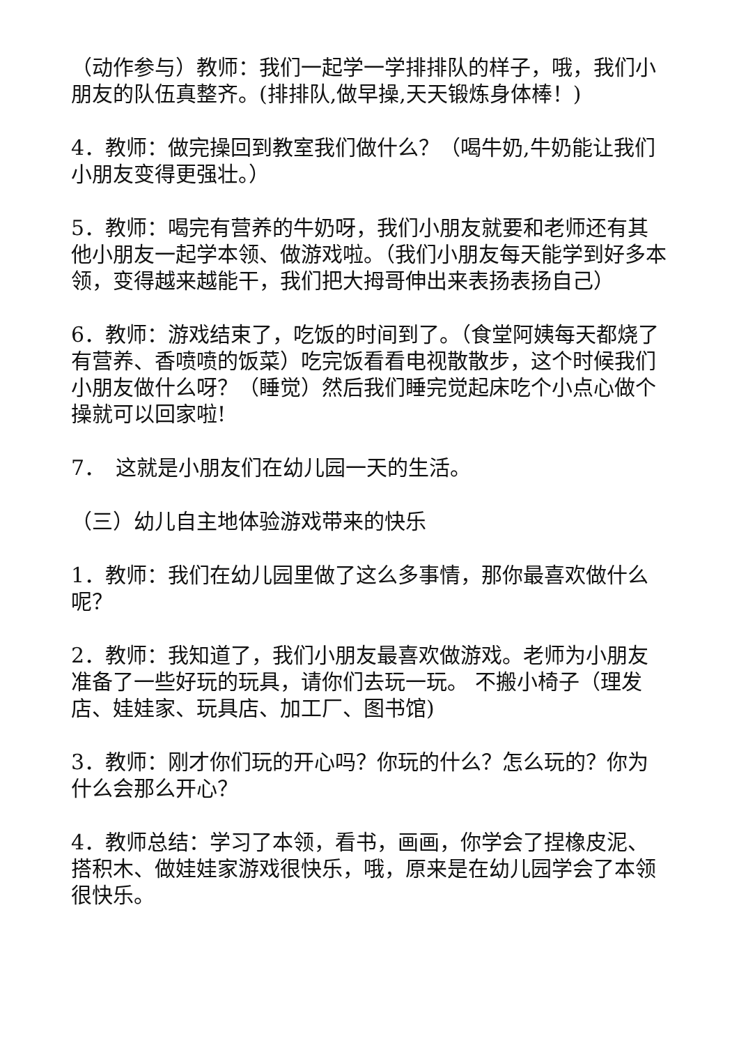（动作参与）教师：我们一起学一学排排队的样子，哦，我们小朋友的队伍真整齐。(排排队,做早操,天天锻炼身体棒！)
4．教师：做完操回到教室我们做什么？（喝牛奶,牛奶能让我们小朋友变得更强壮。）
5．教师：喝完有营养的牛奶呀，我们小朋友就要和老师还有其他小朋友一起学本领、做游戏啦。（我们小朋友每天能学到好多本领，变得越来越能干，我们把大拇哥伸出来表扬表扬自己）
6．教师：游戏结束了，吃饭的时间到了。（食堂阿姨每天都烧了有营养、香喷喷的饭菜）吃完饭看看电视散散步，这个时候我们小朋友做什么呀？（睡觉）然后我们睡完觉起床吃个小点心做个操就可以回家啦!
7．　这就是小朋友们在幼儿园一天的生活。
（三）幼儿自主地体验游戏带来的快乐
1．教师：我们在幼儿园里做了这么多事情，那你最喜欢做什么呢？
2．教师：我知道了，我们小朋友最喜欢做游戏。老师为小朋友准备了一些好玩的玩具，请你们去玩一玩。 不搬小椅子（理发店、娃娃家、玩具店、加工厂、图书馆)
3．教师：刚才你们玩的开心吗？你玩的什么？怎么玩的？你为什么会那么开心？
4．教师总结：学习了本领，看书，画画，你学会了捏橡皮泥、搭积木、做娃娃家游戏很快乐，哦，原来是在幼儿园学会了本领很快乐。